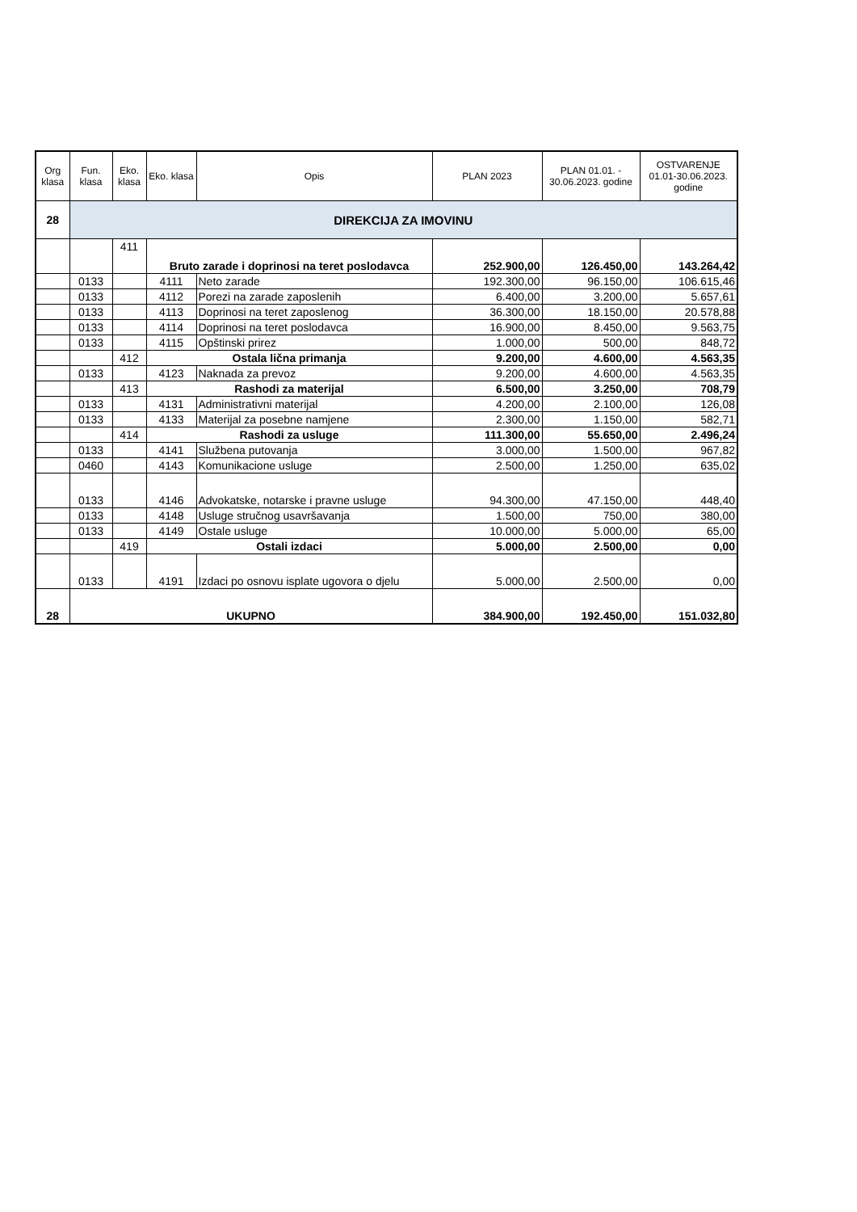| Org klasa | Fun. klasa | Eko. klasa | Eko. klasa | Opis | PLAN 2023 | PLAN 01.01. - 30.06.2023. godine | OSTVARENJE 01.01-30.06.2023. godine |
| --- | --- | --- | --- | --- | --- | --- | --- |
| 28 | DIREKCIJA ZA IMOVINU | | | | | | |
| | | 411 | Bruto zarade i doprinosi na teret poslodavca | | 252.900,00 | 126.450,00 | 143.264,42 |
| | 0133 | | 4111 | Neto zarade | 192.300,00 | 96.150,00 | 106.615,46 |
| | 0133 | | 4112 | Porezi na zarade zaposlenih | 6.400,00 | 3.200,00 | 5.657,61 |
| | 0133 | | 4113 | Doprinosi na teret zaposlenog | 36.300,00 | 18.150,00 | 20.578,88 |
| | 0133 | | 4114 | Doprinosi na teret poslodavca | 16.900,00 | 8.450,00 | 9.563,75 |
| | 0133 | | 4115 | Opštinski prirez | 1.000,00 | 500,00 | 848,72 |
| | | 412 | Ostala lična primanja | | 9.200,00 | 4.600,00 | 4.563,35 |
| | 0133 | | 4123 | Naknada za prevoz | 9.200,00 | 4.600,00 | 4.563,35 |
| | | 413 | Rashodi za materijal | | 6.500,00 | 3.250,00 | 708,79 |
| | 0133 | | 4131 | Administrativni materijal | 4.200,00 | 2.100,00 | 126,08 |
| | 0133 | | 4133 | Materijal za posebne namjene | 2.300,00 | 1.150,00 | 582,71 |
| | | 414 | Rashodi za usluge | | 111.300,00 | 55.650,00 | 2.496,24 |
| | 0133 | | 4141 | Službena putovanja | 3.000,00 | 1.500,00 | 967,82 |
| | 0460 | | 4143 | Komunikacione usluge | 2.500,00 | 1.250,00 | 635,02 |
| | 0133 | | 4146 | Advokatske, notarske i pravne usluge | 94.300,00 | 47.150,00 | 448,40 |
| | 0133 | | 4148 | Usluge stručnog usavršavanja | 1.500,00 | 750,00 | 380,00 |
| | 0133 | | 4149 | Ostale usluge | 10.000,00 | 5.000,00 | 65,00 |
| | | 419 | Ostali izdaci | | 5.000,00 | 2.500,00 | 0,00 |
| | 0133 | | 4191 | Izdaci po osnovu isplate ugovora o djelu | 5.000,00 | 2.500,00 | 0,00 |
| 28 | UKUPNO | | | | 384.900,00 | 192.450,00 | 151.032,80 |